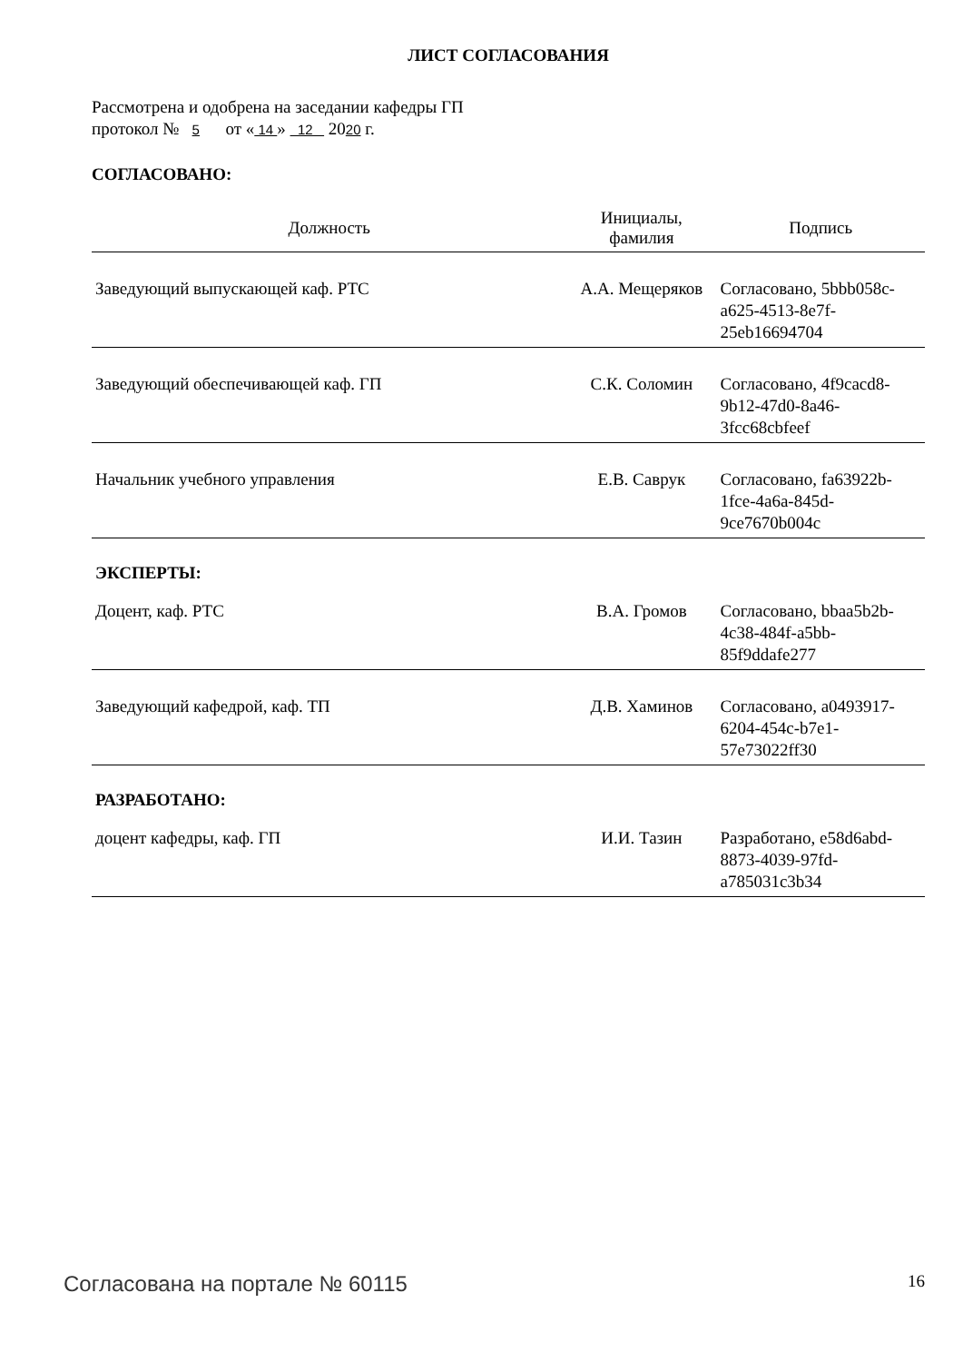ЛИСТ СОГЛАСОВАНИЯ
Рассмотрена и одобрена на заседании кафедры ГП
протокол № 5 от « 14 » 12 2020 г.
СОГЛАСОВАНО:
| Должность | Инициалы, фамилия | Подпись |
| --- | --- | --- |
| Заведующий выпускающей каф. РТС | А.А. Мещеряков | Согласовано, 5bbb058c-a625-4513-8e7f-25eb16694704 |
| Заведующий обеспечивающей каф. ГП | С.К. Соломин | Согласовано, 4f9cacd8-9b12-47d0-8a46-3fcc68cbfeef |
| Начальник учебного управления | Е.В. Саврук | Согласовано, fa63922b-1fce-4a6a-845d-9ce7670b004c |
| ЭКСПЕРТЫ: | | |
| Доцент, каф. РТС | В.А. Громов | Согласовано, bbaa5b2b-4c38-484f-a5bb-85f9ddafe277 |
| Заведующий кафедрой, каф. ТП | Д.В. Хаминов | Согласовано, a0493917-6204-454c-b7e1-57e73022ff30 |
| РАЗРАБОТАНО: | | |
| доцент кафедры, каф. ГП | И.И. Тазин | Разработано, e58d6abd-8873-4039-97fd-a785031c3b34 |
Согласована на портале № 60115 16